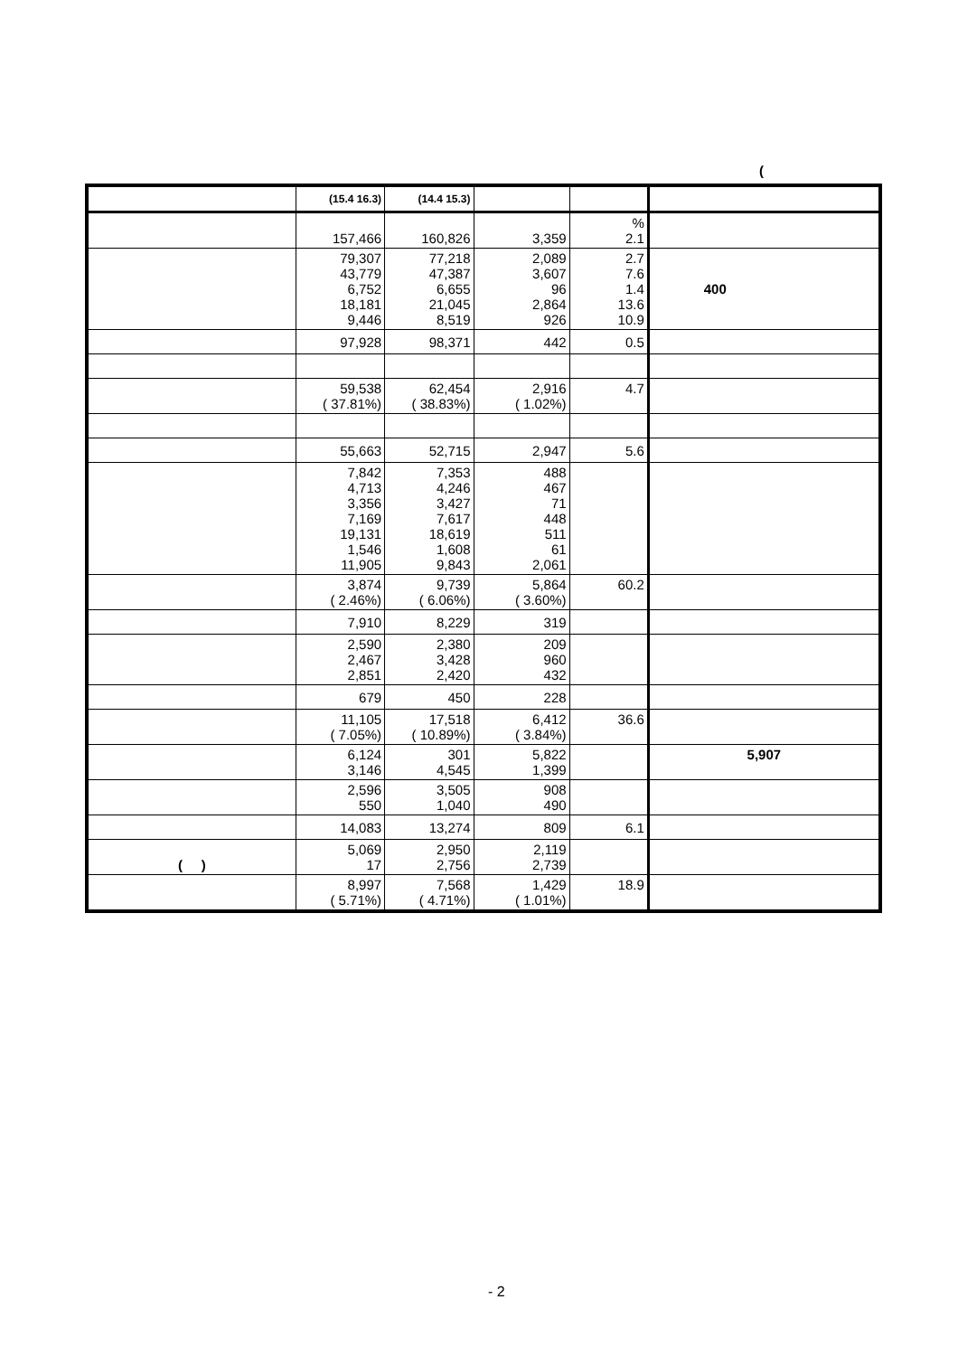(
| | (15.4 16.3) | (14.4 15.3) | | | |
| --- | --- | --- | --- | --- | --- |
| | 157,466 | 160,826 | 3,359 | % 2.1 | |
| | 79,307 43,779 6,752 18,181 9,446 | 77,218 47,387 6,655 21,045 8,519 | 2,089 3,607 96 2,864 926 | 2.7 7.6 1.4 13.6 10.9 | 400 |
| | 97,928 | 98,371 | 442 | 0.5 | |
| | 59,538 ( 37.81%) | 62,454 ( 38.83%) | 2,916 ( 1.02%) | 4.7 | |
| | 55,663 | 52,715 | 2,947 | 5.6 | |
| | 7,842 4,713 3,356 7,169 19,131 1,546 11,905 | 7,353 4,246 3,427 7,617 18,619 1,608 9,843 | 488 467 71 448 511 61 2,061 | | |
| | 3,874 ( 2.46%) | 9,739 ( 6.06%) | 5,864 ( 3.60%) | 60.2 | |
| | 7,910 | 8,229 | 319 | | |
| | 2,590 2,467 2,851 | 2,380 3,428 2,420 | 209 960 432 | | |
| | 679 | 450 | 228 | | |
| | 11,105 ( 7.05%) | 17,518 ( 10.89%) | 6,412 ( 3.84%) | 36.6 | |
| | 6,124 3,146 | 301 4,545 | 5,822 1,399 | | 5,907 |
| | 2,596 550 | 3,505 1,040 | 908 490 | | |
| | 14,083 | 13,274 | 809 | 6.1 | |
| ( ) | 5,069 17 | 2,950 2,756 | 2,119 2,739 | | |
| | 8,997 ( 5.71%) | 7,568 ( 4.71%) | 1,429 ( 1.01%) | 18.9 | |
- 2